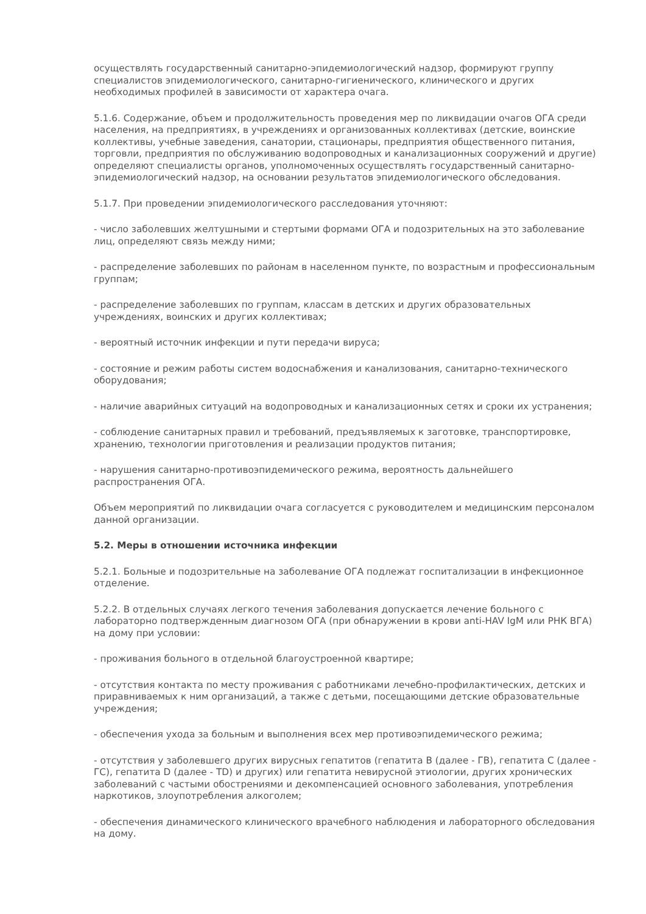осуществлять государственный санитарно-эпидемиологический надзор, формируют группу специалистов эпидемиологического, санитарно-гигиенического, клинического и других необходимых профилей в зависимости от характера очага.
5.1.6. Содержание, объем и продолжительность проведения мер по ликвидации очагов ОГА среди населения, на предприятиях, в учреждениях и организованных коллективах (детские, воинские коллективы, учебные заведения, санатории, стационары, предприятия общественного питания, торговли, предприятия по обслуживанию водопроводных и канализационных сооружений и другие) определяют специалисты органов, уполномоченных осуществлять государственный санитарно-эпидемиологический надзор, на основании результатов эпидемиологического обследования.
5.1.7. При проведении эпидемиологического расследования уточняют:
- число заболевших желтушными и стертыми формами ОГА и подозрительных на это заболевание лиц, определяют связь между ними;
- распределение заболевших по районам в населенном пункте, по возрастным и профессиональным группам;
- распределение заболевших по группам, классам в детских и других образовательных учреждениях, воинских и других коллективах;
- вероятный источник инфекции и пути передачи вируса;
- состояние и режим работы систем водоснабжения и канализования, санитарно-технического оборудования;
- наличие аварийных ситуаций на водопроводных и канализационных сетях и сроки их устранения;
- соблюдение санитарных правил и требований, предъявляемых к заготовке, транспортировке, хранению, технологии приготовления и реализации продуктов питания;
- нарушения санитарно-противоэпидемического режима, вероятность дальнейшего распространения ОГА.
Объем мероприятий по ликвидации очага согласуется с руководителем и медицинским персоналом данной организации.
5.2. Меры в отношении источника инфекции
5.2.1. Больные и подозрительные на заболевание ОГА подлежат госпитализации в инфекционное отделение.
5.2.2. В отдельных случаях легкого течения заболевания допускается лечение больного с лабораторно подтвержденным диагнозом ОГА (при обнаружении в крови anti-HAV IgM или РНК ВГА) на дому при условии:
- проживания больного в отдельной благоустроенной квартире;
- отсутствия контакта по месту проживания с работниками лечебно-профилактических, детских и приравниваемых к ним организаций, а также с детьми, посещающими детские образовательные учреждения;
- обеспечения ухода за больным и выполнения всех мер противоэпидемического режима;
- отсутствия у заболевшего других вирусных гепатитов (гепатита В (далее - ГВ), гепатита С (далее - ГС), гепатита D (далее - TD) и других) или гепатита невирусной этиологии, других хронических заболеваний с частыми обострениями и декомпенсацией основного заболевания, употребления наркотиков, злоупотребления алкоголем;
- обеспечения динамического клинического врачебного наблюдения и лабораторного обследования на дому.